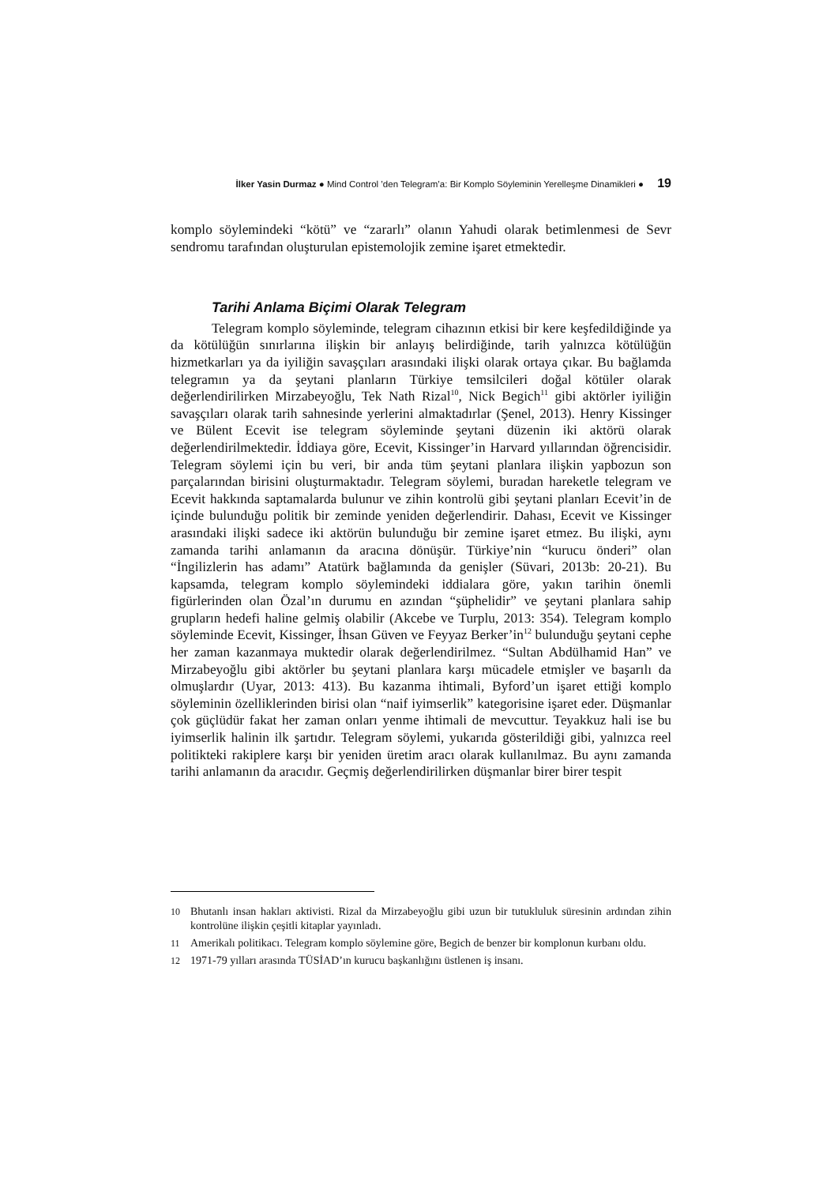İlker Yasin Durmaz ● Mind Control ’den Telegram’a: Bir Komplo Söyleminin Yerelleşme Dinamikleri ● 19
komplo söylemindeki “kötü” ve “zararlı” olanın Yahudi olarak betimlenmesi de Sevr sendromu tarafından oluşturulan epistemolojik zemine işaret etmektedir.
Tarihi Anlama Biçimi Olarak Telegram
Telegram komplo söyleminde, telegram cihazının etkisi bir kere keşfedildiğinde ya da kötülüğün sınırlarına ilişkin bir anlayış belirdiğinde, tarih yalnızca kötülüğün hizmetkarları ya da iyiliğin savaşçıları arasındaki ilişki olarak ortaya çıkar. Bu bağlamda telegramın ya da şeytani planların Türkiye temsilcileri doğal kötüler olarak değerlendirilirken Mirzabeyoğlu, Tek Nath Rizal<sup>10</sup>, Nick Begich<sup>11</sup> gibi aktörler iyiliğin savaşçıları olarak tarih sahnesinde yerlerini almaktadırlar (Şenel, 2013). Henry Kissinger ve Bülent Ecevit ise telegram söyleminde şeytani düzenin iki aktörü olarak değerlendirilmektedir. İddiaya göre, Ecevit, Kissinger’in Harvard yıllarından öğrencisidir. Telegram söylemi için bu veri, bir anda tüm şeytani planlara ilişkin yapbozun son parçalarından birisini oluşturmaktadır. Telegram söylemi, buradan hareketle telegram ve Ecevit hakkında saptamalarda bulunur ve zihin kontrolü gibi şeytani planları Ecevit’in de içinde bulunduğu politik bir zeminde yeniden değerlendirir. Dahası, Ecevit ve Kissinger arasındaki ilişki sadece iki aktörün bulunduğu bir zemine işaret etmez. Bu ilişki, aynı zamanda tarihi anlamanın da aracına dönüşür. Türkiye’nin “kurucu önderi” olan “İngilizlerin has adamı” Atatürk bağlamında da genişler (Süvari, 2013b: 20-21). Bu kapsamda, telegram komplo söylemindeki iddialara göre, yakın tarihin önemli figürlerinden olan Özal’ın durumu en azından “şüphelidir” ve şeytani planlara sahip grupların hedefi haline gelmiş olabilir (Akcebe ve Turplu, 2013: 354). Telegram komplo söyleminde Ecevit, Kissinger, İhsan Güven ve Feyyaz Berker’in<sup>12</sup> bulunduğu şeytani cephe her zaman kazanmaya muktedir olarak değerlendirilmez. “Sultan Abdülhamid Han” ve Mirzabeyoğlu gibi aktörler bu şeytani planlara karşı mücadele etmişler ve başarılı da olmuşlardır (Uyar, 2013: 413). Bu kazanma ihtimali, Byford’un işaret ettiği komplo söyleminin özelliklerinden birisi olan “naif iyimserlik” kategorisine işaret eder. Düşmanlar çok güçlüdür fakat her zaman onları yenme ihtimali de mevcuttur. Teyakkuz hali ise bu iyimserlik halinin ilk şartıdır. Telegram söylemi, yukarıda gösterildiği gibi, yalnızca reel politikteki rakiplere karşı bir yeniden üretim aracı olarak kullanılmaz. Bu aynı zamanda tarihi anlamanın da aracıdır. Geçmiş değerlendirilirken düşmanlar birer birer tespit
10 Bhutanlı insan hakları aktivisti. Rizal da Mirzabeyoğlu gibi uzun bir tutukluluk süresinin ardından zihin kontrolüne ilişkin çeşitli kitaplar yayınladı.
11 Amerikalı politikacı. Telegram komplo söylemine göre, Begich de benzer bir komplonun kurbanı oldu.
12 1971-79 yılları arasında TÜSİAD’ın kurucu başkanlığını üstlenen iş insanı.